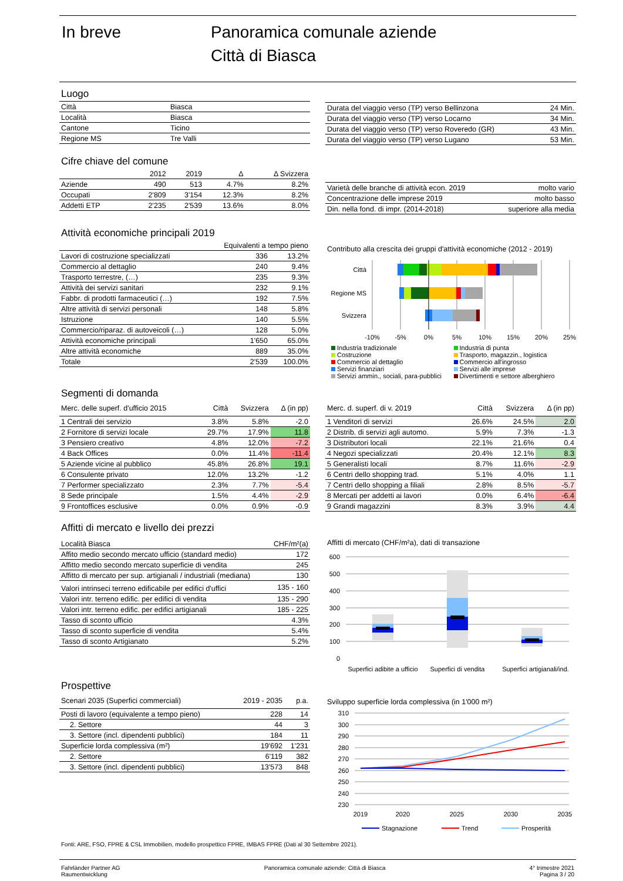In breve
Panoramica comunale aziende
Città di Biasca
Luogo
| Città | Biasca |
| Località | Biasca |
| Cantone | Ticino |
| Regione MS | Tre Valli |
| Durata del viaggio verso (TP) verso Bellinzona | 24 Min. |
| Durata del viaggio verso (TP) verso Locarno | 34 Min. |
| Durata del viaggio verso (TP) verso Roveredo (GR) | 43 Min. |
| Durata del viaggio verso (TP) verso Lugano | 53 Min. |
Cifre chiave del comune
| | 2012 | 2019 | Δ | Δ Svizzera |
| --- | --- | --- | --- | --- |
| Aziende | 490 | 513 | 4.7% | 8.2% |
| Occupati | 2'809 | 3'154 | 12.3% | 8.2% |
| Addetti ETP | 2'235 | 2'539 | 13.6% | 8.0% |
| Varietà delle branche di attività econ. 2019 | molto vario |
| Concentrazione delle imprese 2019 | molto basso |
| Din. nella fond. di impr. (2014-2018) | superiore alla media |
Attività economiche principali 2019
| Equivalenti a tempo pieno | | |
| --- | --- | --- |
| Lavori di costruzione specializzati | 336 | 13.2% |
| Commercio al dettaglio | 240 | 9.4% |
| Trasporto terrestre, (…) | 235 | 9.3% |
| Attività dei servizi sanitari | 232 | 9.1% |
| Fabbr. di prodotti farmaceutici (…) | 192 | 7.5% |
| Altre attività di servizi personali | 148 | 5.8% |
| Istruzione | 140 | 5.5% |
| Commercio/riparaz. di autoveicoli (…) | 128 | 5.0% |
| Attività economiche principali | 1'650 | 65.0% |
| Altre attività economiche | 889 | 35.0% |
| Totale | 2'539 | 100.0% |
Contributo alla crescita dei gruppi d'attività economiche (2012 - 2019)
Città
Regione MS
Svizzera
-10%
-5%
0%
5%
10%
15%
20%
25%
Industria tradizionale Industria di punta Costruzione Trasporto, magazzin., logistica Commercio al dettaglio Commercio all'ingrosso Servizi finanziari Servizi alle imprese Servizi ammin., sociali, para-pubblici Divertimenti e settore alberghiero
Segmenti di domanda
| Merc. delle superf. d'ufficio 2015 | Città | Svizzera | Δ (in pp) |
| 1 Centrali dei servizio | 3.8% | 5.8% | -2.0 |
| 2 Fornitore di servizi locale | 29.7% | 17.9% | 11.8 |
| 3 Pensiero creativo | 4.8% | 12.0% | -7.2 |
| 4 Back Offices | 0.0% | 11.4% | -11.4 |
| 5 Aziende vicine al pubblico | 45.8% | 26.8% | 19.1 |
| 6 Consulente privato | 12.0% | 13.2% | -1.2 |
| 7 Performer specializzato | 2.3% | 7.7% | -5.4 |
| 8 Sede principale | 1.5% | 4.4% | -2.9 |
| 9 Frontoffices esclusive | 0.0% | 0.9% | -0.9 |
| Merc. d. superf. di v. 2019 | Città | Svizzera | Δ (in pp) |
| 1 Venditori di servizi | 26.6% | 24.5% | 2.0 |
| 2 Distrib. di servizi agli automo. | 5.9% | 7.3% | -1.3 |
| 3 Distributori locali | 22.1% | 21.6% | 0.4 |
| 4 Negozi specializzati | 20.4% | 12.1% | 8.3 |
| 5 Generalisti locali | 8.7% | 11.6% | -2.9 |
| 6 Centri dello shopping trad. | 5.1% | 4.0% | 1.1 |
| 7 Centri dello shopping a filiali | 2.8% | 8.5% | -5.7 |
| 8 Mercati per addetti ai lavori | 0.0% | 6.4% | -6.4 |
| 9 Grandi magazzini | 8.3% | 3.9% | 4.4 |
Affitti di mercato e livello dei prezzi
| Località Biasca | CHF/m²(a) |
| Affito medio secondo mercato ufficio (standard medio) | 172 |
| Affitto medio secondo mercato superficie di vendita | 245 |
| Affitto di mercato per sup. artigianali / industriali (mediana) | 130 |
| Valori intrinseci terreno edificabile per edifici d'uffici | 135 - 160 |
| Valori intr. terreno edific. per edifici di vendita | 135 - 290 |
| Valori intr. terreno edific. per edifici artigianali | 185 - 225 |
| Tasso di sconto ufficio | 4.3% |
| Tasso di sconto superficie di vendita | 5.4% |
| Tasso di sconto Artigianato | 5.2% |
Affitti di mercato (CHF/m²a), dati di transazione
600
500
400
300
200
100
0
Superfici adibite a ufficio
Superfici di vendita
Superfici artigianali/ind.
Prospettive
| Scenari 2035 (Superfici commerciali) | 2019 - 2035 | p.a. |
| Posti di lavoro (equivalente a tempo pieno) | 228 | 14 |
| 2. Settore | 44 | 3 |
| 3. Settore (incl. dipendenti pubblici) | 184 | 11 |
| Superficie lorda complessiva (m²) | 19'692 | 1'231 |
| 2. Settore | 6'119 | 382 |
| 3. Settore (incl. dipendenti pubblici) | 13'573 | 848 |
Sviluppo superficie lorda complessiva (in 1'000 m²)
310
300
290
280
270
260
250
240
230
2019
2020
2025
2030
2035
Stagnazione
Trend
Prosperità
Fonti: ARE, FSO, FPRE & CSL Immobilien, modello prospettico FPRE, IMBAS FPRE (Dati al 30 Settembre 2021).
Fahrländer Partner AG
Raumentwicklung
Panoramica comunale aziende: Città di Biasca
4° trimestre 2021
Pagina 3 / 20